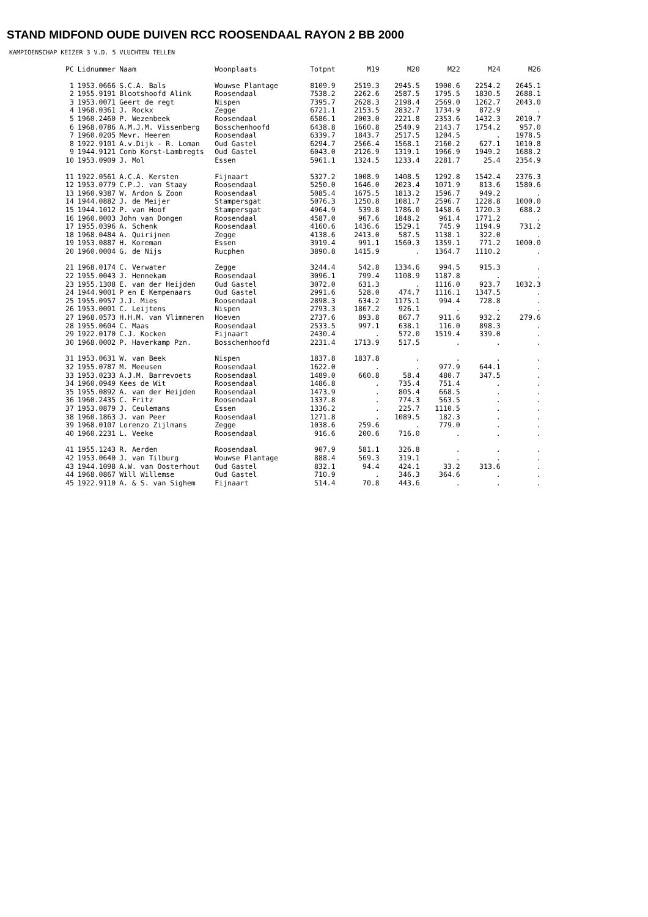STAND MIDFOND OUDE DUIVEN RCC ROOSENDAAL RAYON 2 BB 2000
KAMPIOENSCHAP KEIZER 3 V.D. 5 VLUCHTEN TELLEN
| PC | Lidnummer | Naam | Woonplaats | Totpnt | M19 | M20 | M22 | M24 | M26 |
| --- | --- | --- | --- | --- | --- | --- | --- | --- | --- |
| 1 | 1953.0666 | S.C.A. Bals | Wouwse Plantage | 8109.9 | 2519.3 | 2945.5 | 1900.6 | 2254.2 | 2645.1 |
| 2 | 1955.9191 | Blootshoofd Alink | Roosendaal | 7538.2 | 2262.6 | 2587.5 | 1795.5 | 1830.5 | 2688.1 |
| 3 | 1953.0071 | Geert de regt | Nispen | 7395.7 | 2628.3 | 2198.4 | 2569.0 | 1262.7 | 2043.0 |
| 4 | 1968.0361 | J. Rockx | Zegge | 6721.1 | 2153.5 | 2832.7 | 1734.9 | 872.9 | . |
| 5 | 1960.2460 | P. Wezenbeek | Roosendaal | 6586.1 | 2003.0 | 2221.8 | 2353.6 | 1432.3 | 2010.7 |
| 6 | 1968.0786 | A.M.J.M. Vissenberg | Bosschenhoofd | 6438.8 | 1660.8 | 2540.9 | 2143.7 | 1754.2 | 957.0 |
| 7 | 1960.0205 | Mevr. Heeren | Roosendaal | 6339.7 | 1843.7 | 2517.5 | 1204.5 | . | 1978.5 |
| 8 | 1922.9101 | A.v.Dijk - R. Loman | Oud Gastel | 6294.7 | 2566.4 | 1568.1 | 2160.2 | 627.1 | 1010.8 |
| 9 | 1944.9121 | Comb Korst-Lambregts | Oud Gastel | 6043.0 | 2126.9 | 1319.1 | 1966.9 | 1949.2 | 1688.2 |
| 10 | 1953.0909 | J. Mol | Essen | 5961.1 | 1324.5 | 1233.4 | 2281.7 | 25.4 | 2354.9 |
| 11 | 1922.0561 | A.C.A. Kersten | Fijnaart | 5327.2 | 1008.9 | 1408.5 | 1292.8 | 1542.4 | 2376.3 |
| 12 | 1953.0779 | C.P.J. van Staay | Roosendaal | 5250.0 | 1646.0 | 2023.4 | 1071.9 | 813.6 | 1580.6 |
| 13 | 1960.9387 | W. Ardon & Zoon | Roosendaal | 5085.4 | 1675.5 | 1813.2 | 1596.7 | 949.2 | . |
| 14 | 1944.0882 | J. de Meijer | Stampersgat | 5076.3 | 1250.8 | 1081.7 | 2596.7 | 1228.8 | 1000.0 |
| 15 | 1944.1012 | P. van Hoof | Stampersgat | 4964.9 | 539.8 | 1786.0 | 1458.6 | 1720.3 | 688.2 |
| 16 | 1960.0003 | John van Dongen | Roosendaal | 4587.0 | 967.6 | 1848.2 | 961.4 | 1771.2 | . |
| 17 | 1955.0396 | A. Schenk | Roosendaal | 4160.6 | 1436.6 | 1529.1 | 745.9 | 1194.9 | 731.2 |
| 18 | 1968.0484 | A. Quirijnen | Zegge | 4138.6 | 2413.0 | 587.5 | 1138.1 | 322.0 | . |
| 19 | 1953.0887 | H. Koreman | Essen | 3919.4 | 991.1 | 1560.3 | 1359.1 | 771.2 | 1000.0 |
| 20 | 1960.0004 | G. de Nijs | Rucphen | 3890.8 | 1415.9 | . | 1364.7 | 1110.2 | . |
| 21 | 1968.0174 | C. Verwater | Zegge | 3244.4 | 542.8 | 1334.6 | 994.5 | 915.3 | . |
| 22 | 1955.0043 | J. Hennekam | Roosendaal | 3096.1 | 799.4 | 1108.9 | 1187.8 | . | . |
| 23 | 1955.1308 | E. van der Heijden | Oud Gastel | 3072.0 | 631.3 | . | 1116.0 | 923.7 | 1032.3 |
| 24 | 1944.9001 | P en E Kempenaars | Oud Gastel | 2991.6 | 528.0 | 474.7 | 1116.1 | 1347.5 | . |
| 25 | 1955.0957 | J.J. Mies | Roosendaal | 2898.3 | 634.2 | 1175.1 | 994.4 | 728.8 | . |
| 26 | 1953.0001 | C. Leijtens | Nispen | 2793.3 | 1867.2 | 926.1 | . | . | . |
| 27 | 1968.0573 | H.H.M. van Vlimmeren | Hoeven | 2737.6 | 893.8 | 867.7 | 911.6 | 932.2 | 279.6 |
| 28 | 1955.0604 | C. Maas | Roosendaal | 2533.5 | 997.1 | 638.1 | 116.0 | 898.3 | . |
| 29 | 1922.0170 | C.J. Kocken | Fijnaart | 2430.4 | . | 572.0 | 1519.4 | 339.0 | . |
| 30 | 1968.0002 | P. Haverkamp Pzn. | Bosschenhoofd | 2231.4 | 1713.9 | 517.5 | . | . | . |
| 31 | 1953.0631 | W. van Beek | Nispen | 1837.8 | 1837.8 | . | . | . | . |
| 32 | 1955.0787 | M. Meeusen | Roosendaal | 1622.0 | . | . | 977.9 | 644.1 | . |
| 33 | 1953.0233 | A.J.M. Barrevoets | Roosendaal | 1489.0 | 660.8 | 58.4 | 480.7 | 347.5 | . |
| 34 | 1960.0949 | Kees de Wit | Roosendaal | 1486.8 | . | 735.4 | 751.4 | . | . |
| 35 | 1955.0892 | A. van der Heijden | Roosendaal | 1473.9 | . | 805.4 | 668.5 | . | . |
| 36 | 1960.2435 | C. Fritz | Roosendaal | 1337.8 | . | 774.3 | 563.5 | . | . |
| 37 | 1953.0879 | J. Ceulemans | Essen | 1336.2 | . | 225.7 | 1110.5 | . | . |
| 38 | 1960.1863 | J. van Peer | Roosendaal | 1271.8 | . | 1089.5 | 182.3 | . | . |
| 39 | 1968.0107 | Lorenzo Zijlmans | Zegge | 1038.6 | 259.6 | . | 779.0 | . | . |
| 40 | 1960.2231 | L. Veeke | Roosendaal | 916.6 | 200.6 | 716.0 | . | . | . |
| 41 | 1955.1243 | R. Aerden | Roosendaal | 907.9 | 581.1 | 326.8 | . | . | . |
| 42 | 1953.0640 | J. van Tilburg | Wouwse Plantage | 888.4 | 569.3 | 319.1 | . | . | . |
| 43 | 1944.1098 | A.W. van Oosterhout | Oud Gastel | 832.1 | 94.4 | 424.1 | 33.2 | 313.6 | . |
| 44 | 1968.0867 | Will Willemse | Oud Gastel | 710.9 | . | 346.3 | 364.6 | . | . |
| 45 | 1922.9110 | A. & S. van Sighem | Fijnaart | 514.4 | 70.8 | 443.6 | . | . | . |